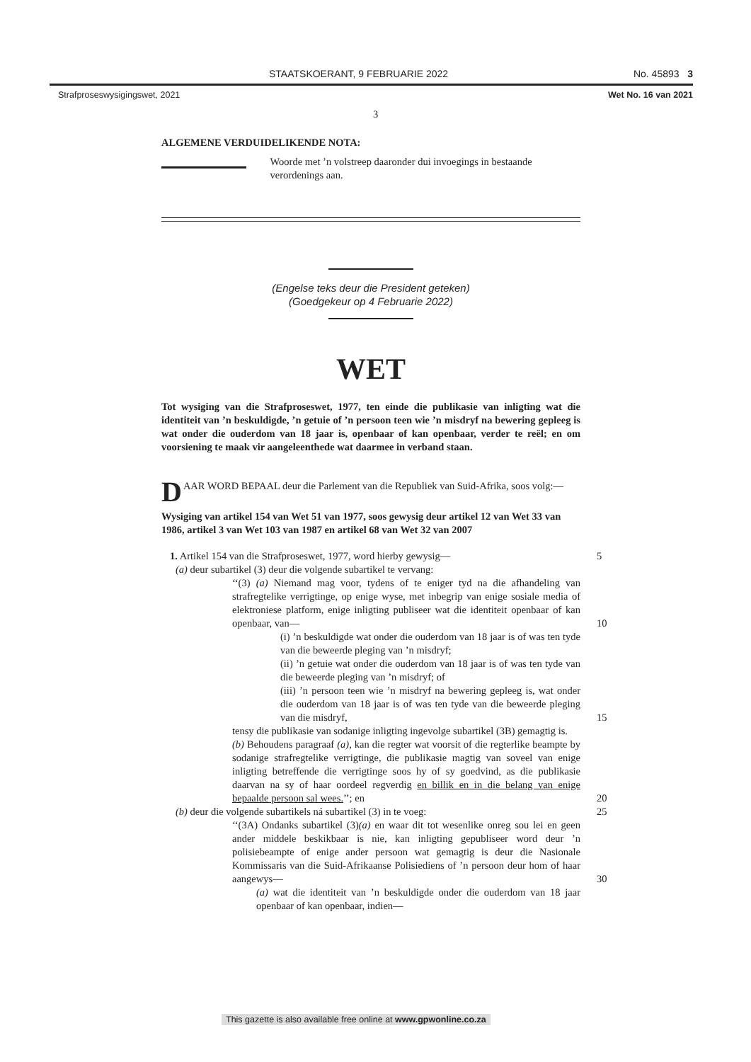STAATSKOERANT, 9 FEBRUARIE 2022 No. 45893 3
Strafproseswysigingswet, 2021 Wet No. 16 van 2021
3
ALGEMENE VERDUIDELIKENDE NOTA:
Woorde met ’n volstreep daaronder dui invoegings in bestaande verordenings aan.
(Engelse teks deur die President geteken)
(Goedgekeur op 4 Februarie 2022)
WET
Tot wysiging van die Strafproseswet, 1977, ten einde die publikasie van inligting wat die identiteit van ’n beskuldigde, ’n getuie of ’n persoon teen wie ’n misdryf na bewering gepleeg is wat onder die ouderdom van 18 jaar is, openbaar of kan openbaar, verder te reël; en om voorsiening te maak vir aangeleenthede wat daarmee in verband staan.
DAAR WORD BEPAAL deur die Parlement van die Republiek van Suid-Afrika, soos volg:—
Wysiging van artikel 154 van Wet 51 van 1977, soos gewysig deur artikel 12 van Wet 33 van 1986, artikel 3 van Wet 103 van 1987 en artikel 68 van Wet 32 van 2007
1. Artikel 154 van die Strafproseswet, 1977, word hierby gewysig— 5
(a) deur subartikel (3) deur die volgende subartikel te vervang:
‘‘(3) (a) Niemand mag voor, tydens of te eniger tyd na die afhandeling van strafregtelike verrigtinge, op enige wyse, met inbegrip van enige sosiale media of elektroniese platform, enige inligting publiseer wat die identiteit openbaar of kan openbaar, van— 10
(i) ’n beskuldigde wat onder die ouderdom van 18 jaar is of was ten tyde van die beweerde pleging van ’n misdryf;
(ii) ’n getuie wat onder die ouderdom van 18 jaar is of was ten tyde van die beweerde pleging van ’n misdryf; of
(iii) ’n persoon teen wie ’n misdryf na bewering gepleeg is, wat onder die ouderdom van 18 jaar is of was ten tyde van die beweerde pleging van die misdryf, 15
tensy die publikasie van sodanige inligting ingevolge subartikel (3B) gemagtig is.
(b) Behoudens paragraaf (a), kan die regter wat voorsit of die regterlike beampte by sodanige strafregtelike verrigtinge, die publikasie magtig van soveel van enige inligting betreffende die verrigtinge soos hy of sy goedvind, as die publikasie daarvan na sy of haar oordeel regverdig en billik en in die belang van enige bepaalde persoon sal wees.’’; en 20
(b) deur die volgende subartikels ná subartikel (3) in te voeg: 25
‘‘(3A) Ondanks subartikel (3)(a) en waar dit tot wesenlike onreg sou lei en geen ander middele beskikbaar is nie, kan inligting gepubliseer word deur ’n polisiebeampte of enige ander persoon wat gemagtig is deur die Nasionale Kommissaris van die Suid-Afrikaanse Polisiediens of ’n persoon deur hom of haar aangewys— 30
(a) wat die identiteit van ’n beskuldigde onder die ouderdom van 18 jaar openbaar of kan openbaar, indien—
This gazette is also available free online at www.gpwonline.co.za